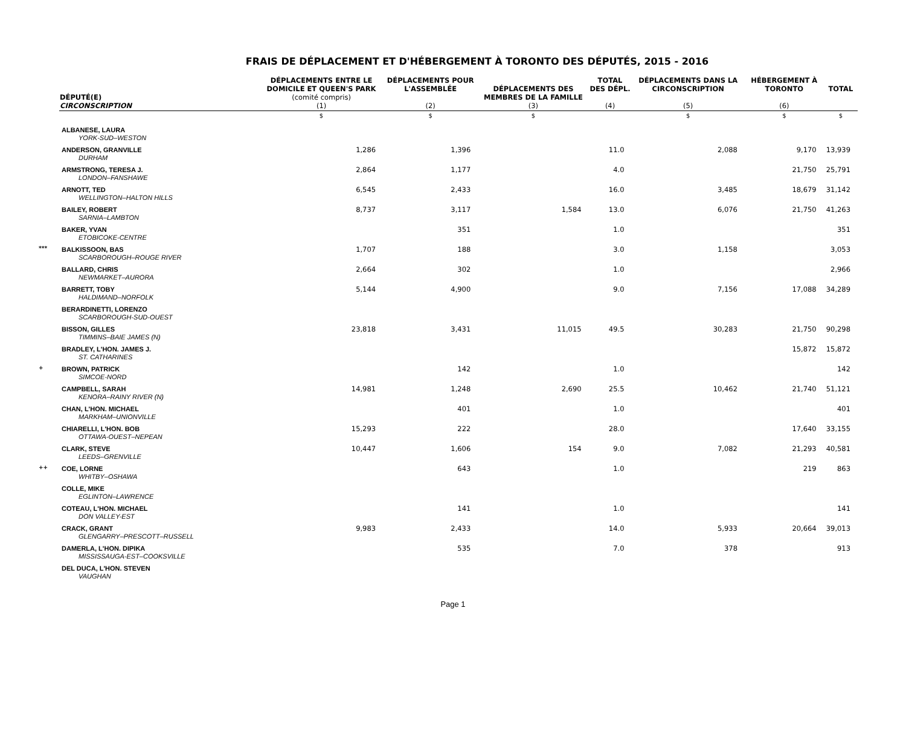FRAIS DE DÉPLACEMENT ET D'HÉBERGEMENT À TORONTO DES DÉPUTÉS, 2015 - 2016
| | DÉPUTÉ(E) CIRCONSCRIPTION | DÉPLACEMENTS ENTRE LE DOMICILE ET QUEEN'S PARK (comité compris) (1) | DÉPLACEMENTS POUR L'ASSEMBLÉE (2) | DÉPLACEMENTS DES MEMBRES DE LA FAMILLE (3) | TOTAL DES DÉPL. (4) | DÉPLACEMENTS DANS LA CIRCONSCRIPTION (5) | HÉBERGEMENT À TORONTO (6) | TOTAL |
| --- | --- | --- | --- | --- | --- | --- | --- | --- |
| | | $ | $ | $ | | $ | $ | $ |
| | ALBANESE, LAURA YORK-SUD–WESTON | | | | | | | |
| | ANDERSON, GRANVILLE DURHAM | 1,286 | 1,396 | | 11.0 | 2,088 | 9,170 | 13,939 |
| | ARMSTRONG, TERESA J. LONDON–FANSHAWE | 2,864 | 1,177 | | 4.0 | | 21,750 | 25,791 |
| | ARNOTT, TED WELLINGTON–HALTON HILLS | 6,545 | 2,433 | | 16.0 | 3,485 | 18,679 | 31,142 |
| | BAILEY, ROBERT SARNIA–LAMBTON | 8,737 | 3,117 | 1,584 | 13.0 | 6,076 | 21,750 | 41,263 |
| | BAKER, YVAN ETOBICOKE-CENTRE | | 351 | | 1.0 | | | 351 |
| *** | BALKISSOON, BAS SCARBOROUGH–ROUGE RIVER | 1,707 | 188 | | 3.0 | 1,158 | | 3,053 |
| | BALLARD, CHRIS NEWMARKET–AURORA | 2,664 | 302 | | 1.0 | | | 2,966 |
| | BARRETT, TOBY HALDIMAND–NORFOLK | 5,144 | 4,900 | | 9.0 | 7,156 | 17,088 | 34,289 |
| | BERARDINETTI, LORENZO SCARBOROUGH-SUD-OUEST | | | | | | | |
| | BISSON, GILLES TIMMINS–BAIE JAMES (N) | 23,818 | 3,431 | 11,015 | 49.5 | 30,283 | 21,750 | 90,298 |
| | BRADLEY, L'HON. JAMES J. ST. CATHARINES | | | | | | 15,872 | 15,872 |
| + | BROWN, PATRICK SIMCOE-NORD | | 142 | | 1.0 | | | 142 |
| | CAMPBELL, SARAH KENORA–RAINY RIVER (N) | 14,981 | 1,248 | 2,690 | 25.5 | 10,462 | 21,740 | 51,121 |
| | CHAN, L'HON. MICHAEL MARKHAM–UNIONVILLE | | 401 | | 1.0 | | | 401 |
| | CHIARELLI, L'HON. BOB OTTAWA-OUEST–NEPEAN | 15,293 | 222 | | 28.0 | | 17,640 | 33,155 |
| | CLARK, STEVE LEEDS–GRENVILLE | 10,447 | 1,606 | 154 | 9.0 | 7,082 | 21,293 | 40,581 |
| ++ | COE, LORNE WHITBY–OSHAWA | | 643 | | 1.0 | | 219 | 863 |
| | COLLE, MIKE EGLINTON–LAWRENCE | | | | | | | |
| | COTEAU, L'HON. MICHAEL DON VALLEY-EST | | 141 | | 1.0 | | | 141 |
| | CRACK, GRANT GLENGARRY–PRESCOTT–RUSSELL | 9,983 | 2,433 | | 14.0 | 5,933 | 20,664 | 39,013 |
| | DAMERLA, L'HON. DIPIKA MISSISSAUGA-EST–COOKSVILLE | | 535 | | 7.0 | 378 | | 913 |
| | DEL DUCA, L'HON. STEVEN VAUGHAN | | | | | | | |
Page 1